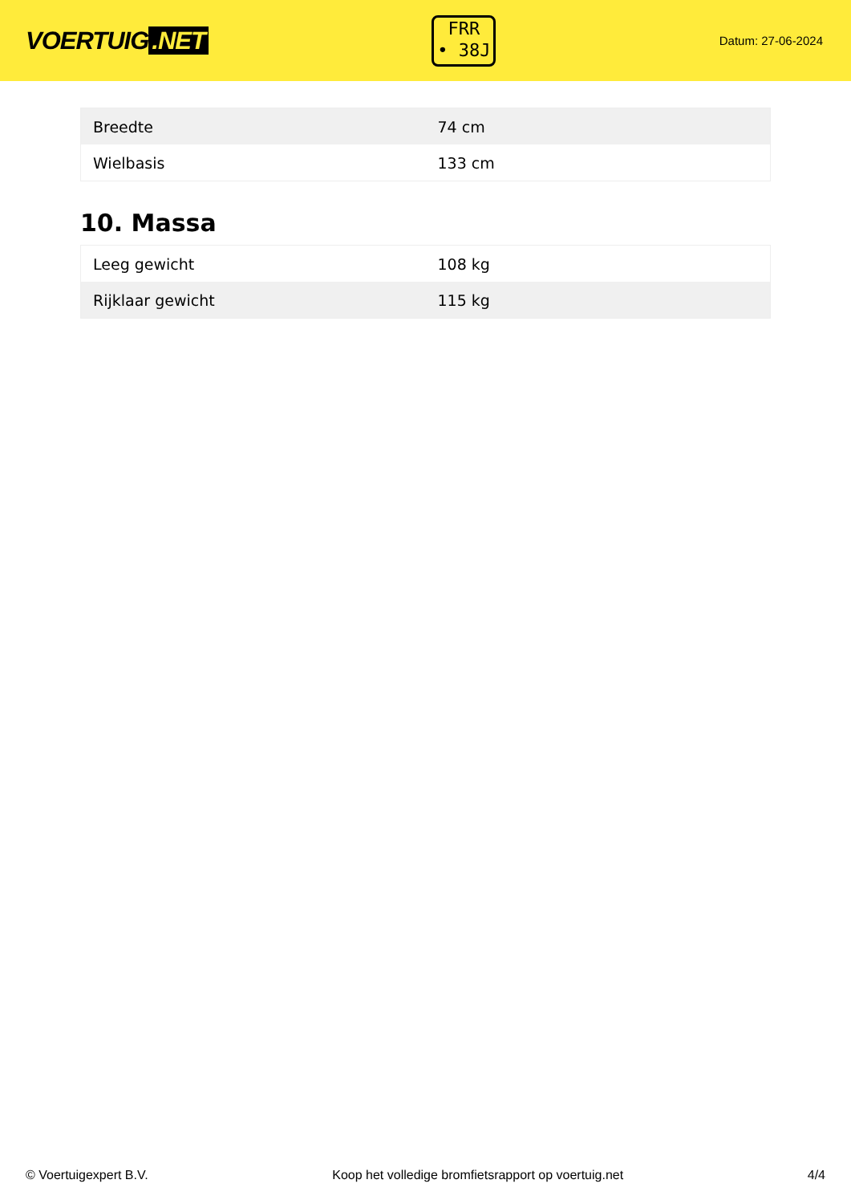VOERTUIG.NET
FRR
• 38J
Datum: 27-06-2024
| Breedte | 74 cm |
| Wielbasis | 133 cm |
10. Massa
| Leeg gewicht | 108 kg |
| Rijklaar gewicht | 115 kg |
© Voertuigexpert B.V. Koop het volledige bromfietsrapport op voertuig.net 4/4